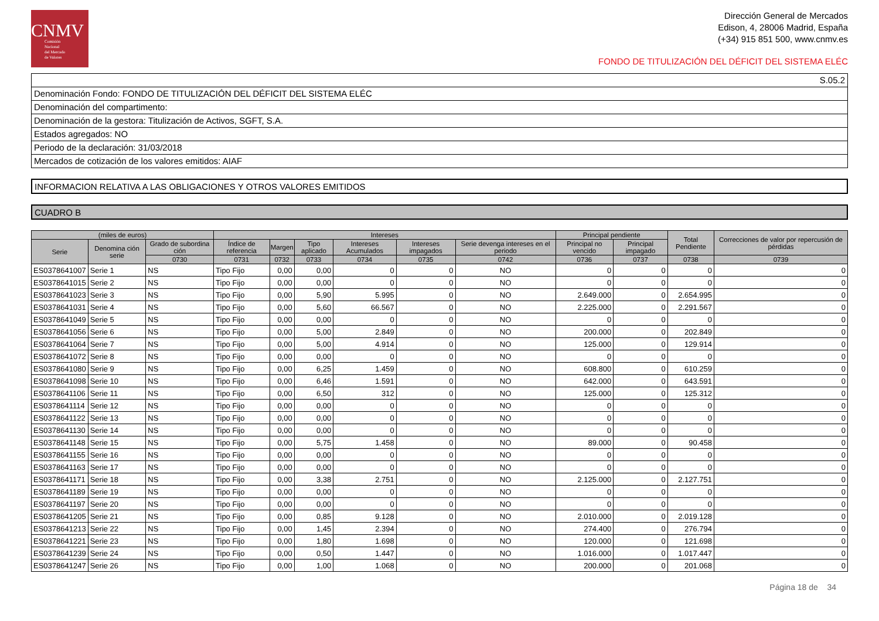CNMV
Comisión
Nacional
del Mercado
de Valores
Dirección General de Mercados
Edison, 4, 28006 Madrid, España
(+34) 915 851 500, www.cnmv.es
FONDO DE TITULIZACIÓN DEL DÉFICIT DEL SISTEMA ELÉC
| S.05.2 |
| Denominación Fondo: FONDO DE TITULIZACIÓN DEL DÉFICIT DEL SISTEMA ELÉC |
| Denominación del compartimento: |
| Denominación de la gestora: Titulización de Activos, SGFT, S.A. |
| Estados agregados: NO |
| Periodo de la declaración: 31/03/2018 |
| Mercados de cotización de los valores emitidos: AIAF |
INFORMACION RELATIVA A LAS OBLIGACIONES Y OTROS VALORES EMITIDOS
CUADRO B
| (miles de euros) | | | Intereses | | | | | | Principal pendiente | | Total Pendiente | Correcciones de valor por repercusión de pérdidas |
| --- | --- | --- | --- | --- | --- | --- | --- | --- | --- | --- | --- | --- |
| Serie | Denomina ción serie | Grado de subordina ción | Índice de referencia | Margen | Tipo aplicado | Intereses Acumulados | Intereses impagados | Serie devenga intereses en el periodo | Principal no vencido | Principal impagado | | |
| | | 0730 | 0731 | 0732 | 0733 | 0734 | 0735 | 0742 | 0736 | 0737 | 0738 | 0739 |
| ES0378641007 | Serie 1 | NS | Tipo Fijo | 0,00 | 0,00 | 0 | 0 | NO | 0 | 0 | 0 | 0 |
| ES0378641015 | Serie 2 | NS | Tipo Fijo | 0,00 | 0,00 | 0 | 0 | NO | 0 | 0 | 0 | 0 |
| ES0378641023 | Serie 3 | NS | Tipo Fijo | 0,00 | 5,90 | 5.995 | 0 | NO | 2.649.000 | 0 | 2.654.995 | 0 |
| ES0378641031 | Serie 4 | NS | Tipo Fijo | 0,00 | 5,60 | 66.567 | 0 | NO | 2.225.000 | 0 | 2.291.567 | 0 |
| ES0378641049 | Serie 5 | NS | Tipo Fijo | 0,00 | 0,00 | 0 | 0 | NO | 0 | 0 | 0 | 0 |
| ES0378641056 | Serie 6 | NS | Tipo Fijo | 0,00 | 5,00 | 2.849 | 0 | NO | 200.000 | 0 | 202.849 | 0 |
| ES0378641064 | Serie 7 | NS | Tipo Fijo | 0,00 | 5,00 | 4.914 | 0 | NO | 125.000 | 0 | 129.914 | 0 |
| ES0378641072 | Serie 8 | NS | Tipo Fijo | 0,00 | 0,00 | 0 | 0 | NO | 0 | 0 | 0 | 0 |
| ES0378641080 | Serie 9 | NS | Tipo Fijo | 0,00 | 6,25 | 1.459 | 0 | NO | 608.800 | 0 | 610.259 | 0 |
| ES0378641098 | Serie 10 | NS | Tipo Fijo | 0,00 | 6,46 | 1.591 | 0 | NO | 642.000 | 0 | 643.591 | 0 |
| ES0378641106 | Serie 11 | NS | Tipo Fijo | 0,00 | 6,50 | 312 | 0 | NO | 125.000 | 0 | 125.312 | 0 |
| ES0378641114 | Serie 12 | NS | Tipo Fijo | 0,00 | 0,00 | 0 | 0 | NO | 0 | 0 | 0 | 0 |
| ES0378641122 | Serie 13 | NS | Tipo Fijo | 0,00 | 0,00 | 0 | 0 | NO | 0 | 0 | 0 | 0 |
| ES0378641130 | Serie 14 | NS | Tipo Fijo | 0,00 | 0,00 | 0 | 0 | NO | 0 | 0 | 0 | 0 |
| ES0378641148 | Serie 15 | NS | Tipo Fijo | 0,00 | 5,75 | 1.458 | 0 | NO | 89.000 | 0 | 90.458 | 0 |
| ES0378641155 | Serie 16 | NS | Tipo Fijo | 0,00 | 0,00 | 0 | 0 | NO | 0 | 0 | 0 | 0 |
| ES0378641163 | Serie 17 | NS | Tipo Fijo | 0,00 | 0,00 | 0 | 0 | NO | 0 | 0 | 0 | 0 |
| ES0378641171 | Serie 18 | NS | Tipo Fijo | 0,00 | 3,38 | 2.751 | 0 | NO | 2.125.000 | 0 | 2.127.751 | 0 |
| ES0378641189 | Serie 19 | NS | Tipo Fijo | 0,00 | 0,00 | 0 | 0 | NO | 0 | 0 | 0 | 0 |
| ES0378641197 | Serie 20 | NS | Tipo Fijo | 0,00 | 0,00 | 0 | 0 | NO | 0 | 0 | 0 | 0 |
| ES0378641205 | Serie 21 | NS | Tipo Fijo | 0,00 | 0,85 | 9.128 | 0 | NO | 2.010.000 | 0 | 2.019.128 | 0 |
| ES0378641213 | Serie 22 | NS | Tipo Fijo | 0,00 | 1,45 | 2.394 | 0 | NO | 274.400 | 0 | 276.794 | 0 |
| ES0378641221 | Serie 23 | NS | Tipo Fijo | 0,00 | 1,80 | 1.698 | 0 | NO | 120.000 | 0 | 121.698 | 0 |
| ES0378641239 | Serie 24 | NS | Tipo Fijo | 0,00 | 0,50 | 1.447 | 0 | NO | 1.016.000 | 0 | 1.017.447 | 0 |
| ES0378641247 | Serie 26 | NS | Tipo Fijo | 0,00 | 1,00 | 1.068 | 0 | NO | 200.000 | 0 | 201.068 | 0 |
Página 18 de 34